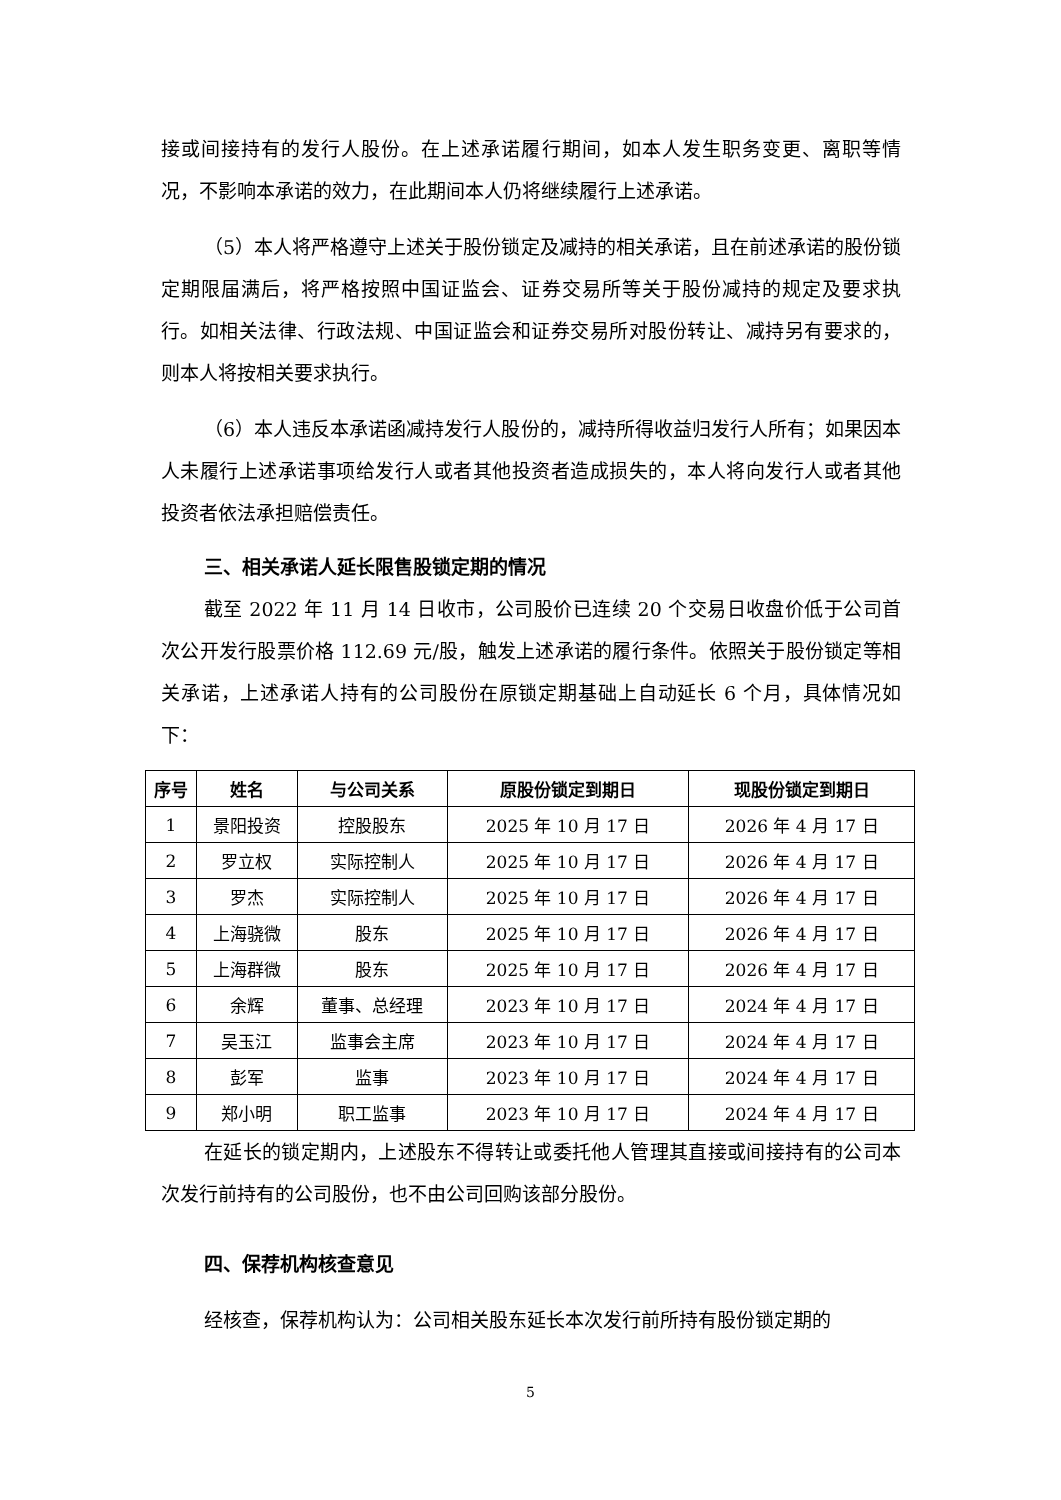接或间接持有的发行人股份。在上述承诺履行期间，如本人发生职务变更、离职等情况，不影响本承诺的效力，在此期间本人仍将继续履行上述承诺。
（5）本人将严格遵守上述关于股份锁定及减持的相关承诺，且在前述承诺的股份锁定期限届满后，将严格按照中国证监会、证券交易所等关于股份减持的规定及要求执行。如相关法律、行政法规、中国证监会和证券交易所对股份转让、减持另有要求的，则本人将按相关要求执行。
（6）本人违反本承诺函减持发行人股份的，减持所得收益归发行人所有；如果因本人未履行上述承诺事项给发行人或者其他投资者造成损失的，本人将向发行人或者其他投资者依法承担赔偿责任。
三、相关承诺人延长限售股锁定期的情况
截至 2022 年 11 月 14 日收市，公司股价已连续 20 个交易日收盘价低于公司首次公开发行股票价格 112.69 元/股，触发上述承诺的履行条件。依照关于股份锁定等相关承诺，上述承诺人持有的公司股份在原锁定期基础上自动延长 6 个月，具体情况如下：
| 序号 | 姓名 | 与公司关系 | 原股份锁定到期日 | 现股份锁定到期日 |
| --- | --- | --- | --- | --- |
| 1 | 景阳投资 | 控股股东 | 2025 年 10 月 17 日 | 2026 年 4 月 17 日 |
| 2 | 罗立权 | 实际控制人 | 2025 年 10 月 17 日 | 2026 年 4 月 17 日 |
| 3 | 罗杰 | 实际控制人 | 2025 年 10 月 17 日 | 2026 年 4 月 17 日 |
| 4 | 上海骁微 | 股东 | 2025 年 10 月 17 日 | 2026 年 4 月 17 日 |
| 5 | 上海群微 | 股东 | 2025 年 10 月 17 日 | 2026 年 4 月 17 日 |
| 6 | 余辉 | 董事、总经理 | 2023 年 10 月 17 日 | 2024 年 4 月 17 日 |
| 7 | 吴玉江 | 监事会主席 | 2023 年 10 月 17 日 | 2024 年 4 月 17 日 |
| 8 | 彭军 | 监事 | 2023 年 10 月 17 日 | 2024 年 4 月 17 日 |
| 9 | 郑小明 | 职工监事 | 2023 年 10 月 17 日 | 2024 年 4 月 17 日 |
在延长的锁定期内，上述股东不得转让或委托他人管理其直接或间接持有的公司本次发行前持有的公司股份，也不由公司回购该部分股份。
四、保荐机构核查意见
经核查，保荐机构认为：公司相关股东延长本次发行前所持有股份锁定期的
5